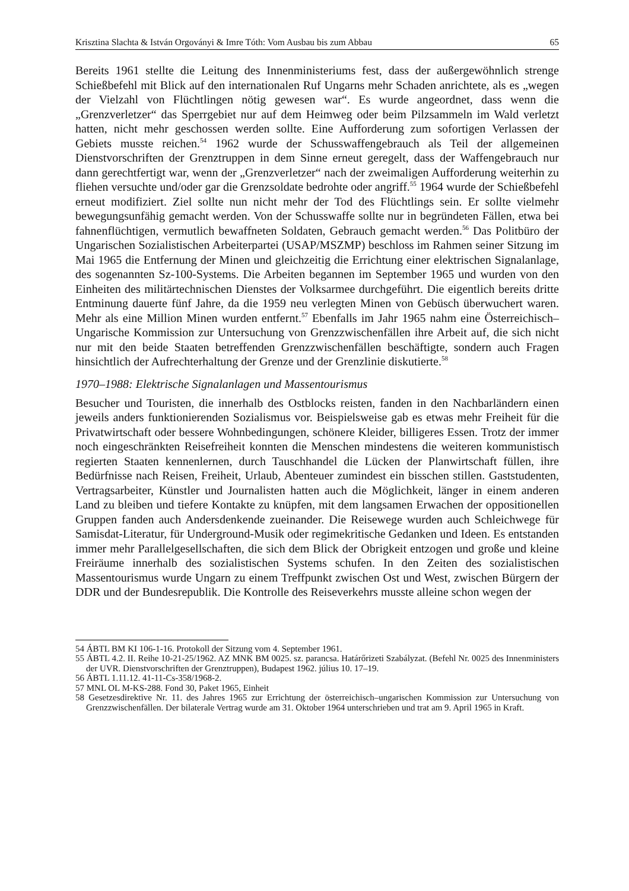Krisztina Slachta & István Orgoványi & Imre Tóth: Vom Ausbau bis zum Abbau 65
Bereits 1961 stellte die Leitung des Innenministeriums fest, dass der außergewöhnlich strenge Schießbefehl mit Blick auf den internationalen Ruf Ungarns mehr Schaden anrichtete, als es „wegen der Vielzahl von Flüchtlingen nötig gewesen war“. Es wurde angeordnet, dass wenn die „Grenzverletzer“ das Sperrgebiet nur auf dem Heimweg oder beim Pilzsammeln im Wald verletzt hatten, nicht mehr geschossen werden sollte. Eine Aufforderung zum sofortigen Verlassen der Gebiets musste reichen.<sup>54</sup> 1962 wurde der Schusswaffengebrauch als Teil der allgemeinen Dienstvorschriften der Grenztruppen in dem Sinne erneut geregelt, dass der Waffengebrauch nur dann gerechtfertigt war, wenn der „Grenzverletzer“ nach der zweimaligen Aufforderung weiterhin zu fliehen versuchte und/oder gar die Grenzsoldate bedrohte oder angriff.<sup>55</sup> 1964 wurde der Schießbefehl erneut modifiziert. Ziel sollte nun nicht mehr der Tod des Flüchtlings sein. Er sollte vielmehr bewegungsunfähig gemacht werden. Von der Schusswaffe sollte nur in begründeten Fällen, etwa bei fahnenflüchtigen, vermutlich bewaffneten Soldaten, Gebrauch gemacht werden.<sup>56</sup> Das Politbüro der Ungarischen Sozialistischen Arbeiterpartei (USAP/MSZMP) beschloss im Rahmen seiner Sitzung im Mai 1965 die Entfernung der Minen und gleichzeitig die Errichtung einer elektrischen Signalanlage, des sogenannten Sz-100-Systems. Die Arbeiten begannen im September 1965 und wurden von den Einheiten des militärtechnischen Dienstes der Volksarmee durchgeführt. Die eigentlich bereits dritte Entminung dauerte fünf Jahre, da die 1959 neu verlegten Minen von Gebüsch überwuchert waren. Mehr als eine Million Minen wurden entfernt.<sup>57</sup> Ebenfalls im Jahr 1965 nahm eine Österreichisch–Ungarische Kommission zur Untersuchung von Grenzzwischenfällen ihre Arbeit auf, die sich nicht nur mit den beide Staaten betreffenden Grenzzwischenfällen beschäftigte, sondern auch Fragen hinsichtlich der Aufrechterhaltung der Grenze und der Grenzlinie diskutierte.<sup>58</sup>
1970–1988: Elektrische Signalanlagen und Massentourismus
Besucher und Touristen, die innerhalb des Ostblocks reisten, fanden in den Nachbarländern einen jeweils anders funktionierenden Sozialismus vor. Beispielsweise gab es etwas mehr Freiheit für die Privatwirtschaft oder bessere Wohnbedingungen, schönere Kleider, billigeres Essen. Trotz der immer noch eingeschränkten Reisefreiheit konnten die Menschen mindestens die weiteren kommunistisch regierten Staaten kennenlernen, durch Tauschhandel die Lücken der Planwirtschaft füllen, ihre Bedürfnisse nach Reisen, Freiheit, Urlaub, Abenteuer zumindest ein bisschen stillen. Gaststudenten, Vertragsarbeiter, Künstler und Journalisten hatten auch die Möglichkeit, länger in einem anderen Land zu bleiben und tiefere Kontakte zu knüpfen, mit dem langsamen Erwachen der oppositionellen Gruppen fanden auch Andersdenkende zueinander. Die Reisewege wurden auch Schleichwege für Samisdat-Literatur, für Underground-Musik oder regimekritische Gedanken und Ideen. Es entstanden immer mehr Parallelgesellschaften, die sich dem Blick der Obrigkeit entzogen und große und kleine Freiräume innerhalb des sozialistischen Systems schufen. In den Zeiten des sozialistischen Massentourismus wurde Ungarn zu einem Treffpunkt zwischen Ost und West, zwischen Bürgern der DDR und der Bundesrepublik. Die Kontrolle des Reiseverkehrs musste alleine schon wegen der
54 ÁBTL BM KI 106-1-16. Protokoll der Sitzung vom 4. September 1961.
55 ÁBTL 4.2. II. Reihe 10-21-25/1962. AZ MNK BM 0025. sz. parancsa. Határőrizeti Szabályzat. (Befehl Nr. 0025 des Innenministers der UVR. Dienstvorschriften der Grenztruppen), Budapest 1962. július 10. 17–19.
56 ÁBTL 1.11.12. 41-11-Cs-358/1968-2.
57 MNL OL M-KS-288. Fond 30, Paket 1965, Einheit
58 Gesetzesdirektive Nr. 11. des Jahres 1965 zur Errichtung der österreichisch–ungarischen Kommission zur Untersuchung von Grenzzwischenfällen. Der bilaterale Vertrag wurde am 31. Oktober 1964 unterschrieben und trat am 9. April 1965 in Kraft.